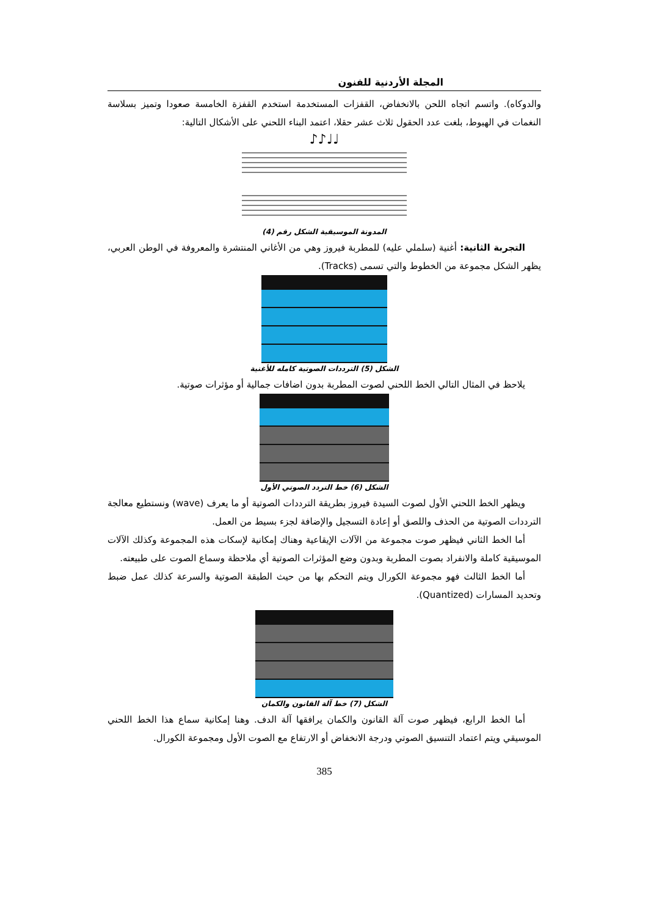المجلة الأردنية للفنون
والدوكاه). واتسم اتجاه اللحن بالانخفاض، القفزات المستخدمة استخدم القفزة الخامسة صعودا وتميز بسلاسة النغمات في الهبوط، بلغت عدد الحقول ثلاث عشر حقلا، اعتمد البناء اللحني على الأشكال التالية:
♩♩♪♪
المدونة الموسيقية الشكل رقم (4)
التجربة الثانية: أغنية (سلملي عليه) للمطربة فيروز وهي من الأغاني المنتشرة والمعروفة في الوطن العربي، يظهر الشكل مجموعة من الخطوط والتي تسمى (Tracks).
الشكل (5) الترددات الصوتية كامله للأغنية
يلاحظ في المثال التالي الخط اللحني لصوت المطربة بدون اضافات جمالية أو مؤثرات صوتية.
الشكل (6) خط التردد الصوتي الأول
ويظهر الخط اللحني الأول لصوت السيدة فيروز بطريقة الترددات الصوتية أو ما يعرف (wave) ونستطيع معالجة الترددات الصوتية من الحذف واللصق أو إعادة التسجيل والإضافة لجزء بسيط من العمل.
أما الخط الثاني فيظهر صوت مجموعة من الآلات الإيقاعية وهناك إمكانية لإسكات هذه المجموعة وكذلك الآلات الموسيقية كاملة والانفراد بصوت المطربة وبدون وضع المؤثرات الصوتية أي ملاحظة وسماع الصوت على طبيعته.
أما الخط الثالث فهو مجموعة الكورال ويتم التحكم بها من حيث الطبقة الصوتية والسرعة كذلك عمل ضبط وتحديد المسارات (Quantized).
الشكل (7) خط آلة القانون والكمان
أما الخط الرابع، فيظهر صوت آلة القانون والكمان يرافقها آلة الدف. وهنا إمكانية سماع هذا الخط اللحني الموسيقي ويتم اعتماد التنسيق الصوتي ودرجة الانخفاض أو الارتفاع مع الصوت الأول ومجموعة الكورال.
385